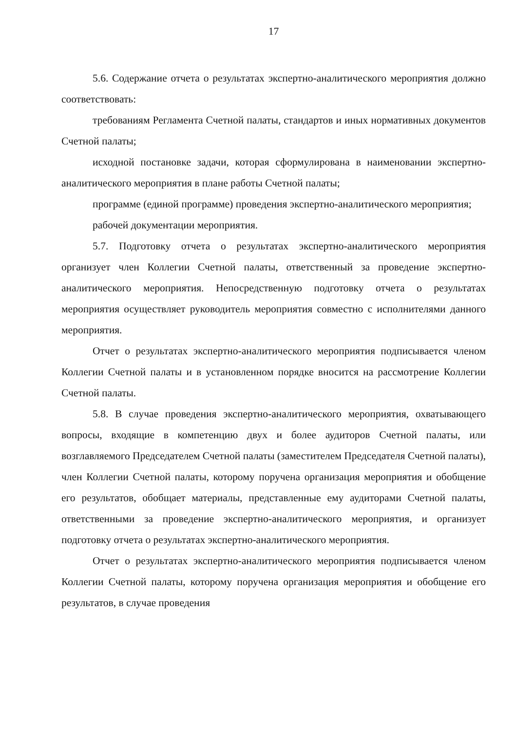17
5.6. Содержание отчета о результатах экспертно-аналитического мероприятия должно соответствовать:
требованиям Регламента Счетной палаты, стандартов и иных нормативных документов Счетной палаты;
исходной постановке задачи, которая сформулирована в наименовании экспертно-аналитического мероприятия в плане работы Счетной палаты;
программе (единой программе) проведения экспертно-аналитического мероприятия;
рабочей документации мероприятия.
5.7. Подготовку отчета о результатах экспертно-аналитического мероприятия организует член Коллегии Счетной палаты, ответственный за проведение экспертно-аналитического мероприятия. Непосредственную подготовку отчета о результатах мероприятия осуществляет руководитель мероприятия совместно с исполнителями данного мероприятия.
Отчет о результатах экспертно-аналитического мероприятия подписывается членом Коллегии Счетной палаты и в установленном порядке вносится на рассмотрение Коллегии Счетной палаты.
5.8. В случае проведения экспертно-аналитического мероприятия, охватывающего вопросы, входящие в компетенцию двух и более аудиторов Счетной палаты, или возглавляемого Председателем Счетной палаты (заместителем Председателя Счетной палаты), член Коллегии Счетной палаты, которому поручена организация мероприятия и обобщение его результатов, обобщает материалы, представленные ему аудиторами Счетной палаты, ответственными за проведение экспертно-аналитического мероприятия, и организует подготовку отчета о результатах экспертно-аналитического мероприятия.
Отчет о результатах экспертно-аналитического мероприятия подписывается членом Коллегии Счетной палаты, которому поручена организация мероприятия и обобщение его результатов, в случае проведения